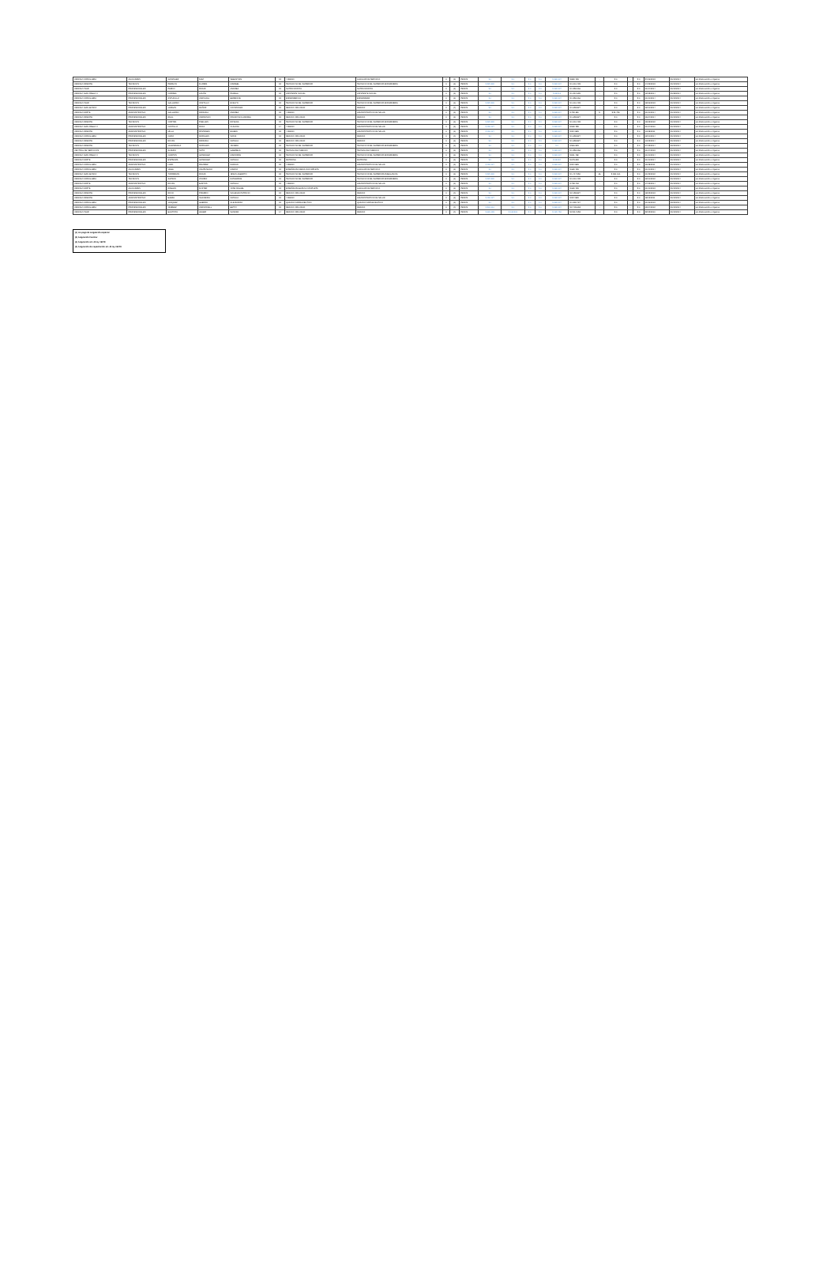| CESFAM CORDILLERA | AUXILIARES | GONZALEZ | DIAZ | SEBASTIAN | 15 | 4 MEDIO | AUXILIAR DE SERVICIO | 0 | (1) | PESOS | $ 0 | $ 0 | $ 0 | $ 0 | $ 380.937 | $ 869.765 | - | $ 0 | - | $ 0 | 24/06/2013 | 31/12/2014 | sin observación a registrar |
| CESFAM ORIENTE | TECNICOS | PERALTA | FLORES | MARIBEL | 15 | TECNICO NIVEL SUPERIOR | TECNICO NIVEL SUPERIOR ENFERMERIA | 0 | (1) | PESOS | $ 229.930 | $ 0 | $ 0 | $ 0 | $ 380.937 | $ 1.010.433 | - | $ 0 | - | $ 0 | 14/09/2013 | 31/12/2014 | sin observación a registrar |
| CESFAM CSUR | PROFESIONALES | PARDO | ROJAS | ANDREA | 15 | NUTRICIONISTA | NUTRICIONISTA | 0 | (1) | PESOS | $ 0 | $ 0 | $ 0 | $ 0 | $ 380.937 | $ 1.350.066 | - | $ 0 | - | $ 0 | 01/04/2014 | 31/12/2014 | sin observación a registrar |
| CESFAM JUAN PABLO II | PROFESIONALES | CORREA | ACUÑA | PAMELA | 15 | ASISTENTE SOCIAL | ASISTENTE SOCIAL | 0 | (1) | PESOS | $ 0 | $ 0 | $ 0 | $ 0 | $ 88.516 | $ 1.267.699 | - | $ 0 | - | $ 0 | 12/05/2014 | 31/08/2014 | sin observación a registrar |
| CESFAM CORDILLERA | PROFESIONALES | ASTUDILLO | CARVAJAL | BERENICE | 15 | ENFERMERO/A | ENFERMERA | 0 | (1) | PESOS | $ 0 | $ 0 | $ 0 | $ 0 | $ 380.937 | $ 1.350.066 | - | $ 0 | - | $ 0 | 01/01/2014 | 31/12/2014 | sin observación a registrar |
| CESFAM CSUR | TECNICOS | GALLARDO | CASTILLO | EVELYN | 15 | TECNICO NIVEL SUPERIOR | TECNICO NIVEL SUPERIOR ENFERMERIA | 0 | (1) | PESOS | $ 229.930 | $ 0 | $ 0 | $ 0 | $ 380.937 | $ 1.010.433 | - | $ 0 | - | $ 0 | 08/06/2013 | 31/12/2014 | sin observación a registrar |
| CESFAM JUAN BOSCO | PROFESIONALES | VARGAS | MUÑOZ | CONSTANZA | 15 | MEDICO CIRUJANO | MEDICO | 0 | (4) | PESOS | $ 0 | $ 0 | $ 0 | $ 0 | $ 380.937 | $ 1.659.827 | - | $ 0 | - | $ 0 | 02/01/2014 | 31/12/2014 | sin observación a registrar |
| CESFAM NORTE | ADMINISTRATIVO | GALLARDO | MIRANDA | ANDREA | 15 | 4 MEDIO | ADMINISTRATIVO DE SALUD | 0 | (1) | PESOS | $ 0 | $ 0 | $ 0 | $ 0 | $ 380.937 | $ 753.180 | 5 | $ 21.750 | - | $ 0 | 01/01/2014 | 31/12/2014 | sin observación a registrar |
| CESFAM ORIENTE | PROFESIONALES | RUAL | CARRASCO | FRANCISCA ANDREA | 15 | MEDICO CIRUJANO | MEDICO | 0 | (1) | PESOS | $ 0 | $ 0 | $ 0 | $ 0 | $ 380.937 | $ 1.659.827 | - | $ 0 | - | $ 0 | 16/04/2014 | 31/12/2014 | sin observación a registrar |
| CESFAM ORIENTE | TECNICOS | CORTES | PUELLES | ROSANA | 15 | TECNICO NIVEL SUPERIOR | TECNICO NIVEL SUPERIOR ENFERMERIA | 0 | (1) | PESOS | $ 229.930 | $ 0 | $ 0 | $ 0 | $ 380.937 | $ 1.010.433 | - | $ 0 | - | $ 0 | 19/03/2012 | 31/12/2014 | sin observación a registrar |
| CESFAM JUAN PABLO II | ADMINISTRATIVO | CASTILLO | ROJO | CLAUDIA | 14 | 4 MEDIO | ADMINISTRATIVO DE SALUD | 0 | (1) | PESOS | $ 196.127 | $ 0 | $ 0 | $ 0 | $ 380.937 | $ 969.785 | - | $ 0 | - | $ 0 | 01/04/2010 | 31/12/2014 | sin observación a registrar |
| CESFAM ORIENTE | ADMINISTRATIVO | MILLA | PASTENES | EILEEN | 15 | 4 MEDIO | ADMINISTRATIVO DE SALUD | 0 | (1) | PESOS | $ 196.127 | $ 0 | $ 0 | $ 0 | $ 380.937 | $ 924.865 | - | $ 0 | - | $ 0 | 10/08/2011 | 31/12/2014 | sin observación a registrar |
| CESFAM CORDILLERA | PROFESIONALES | CARO | MORALES | SOFIA | 15 | MEDICO CIRUJANO | MEDICO | 0 | (4) | PESOS | $ 0 | $ 0 | $ 0 | $ 0 | $ 380.937 | $ 1.659.827 | - | $ 0 | - | $ 0 | 02/01/2014 | 31/12/2014 | sin observación a registrar |
| CESFAM ORIENTE | PROFESIONALES | ROJAS | MIRANDA | NATALIA | 15 | MEDICO CIRUJANO | MEDICO | 0 | (1) | PESOS | $ 0 | $ 0 | $ 0 | $ 0 | $ 380.937 | $ 1.659.827 | - | $ 0 | - | $ 0 | 10/03/2014 | 31/12/2014 | sin observación a registrar |
| CESFAM ORIENTE | TECNICOS | VALENZUELA | MORALES | JAVIERA | 15 | TECNICO NIVEL SUPERIOR | TECNICO NIVEL SUPERIOR ENFERMERIA | 0 | (1) | PESOS | $ 0 | $ 0 | $ 0 | $ 0 | $ 0 | $ 566.305 | - | $ 0 | - | $ 0 | 07/05/2014 | 30/09/2014 | sin observación a registrar |
| CENTRAL DE SERVICIOS | PROFESIONALES | ALFARO | SOTO | GABRIELA | 15 | TECNOLOGO MEDICO | TECNOLOGO MEDICO | 0 | (1) | PESOS | $ 0 | $ 0 | $ 0 | $ 0 | $ 380.937 | $ 1.350.066 | - | $ 0 | - | $ 0 | 01/04/2013 | 31/12/2014 | sin observación a registrar |
| CESFAM JUAN PABLO II | TECNICOS | CAMPOS | GONZALEZ | MARJORIE | 15 | TECNICO NIVEL SUPERIOR | TECNICO NIVEL SUPERIOR ENFERMERIA | 0 | (1) | PESOS | $ 0 | $ 0 | $ 0 | $ 0 | $ 380.937 | $ 811.498 | - | $ 0 | - | $ 0 | 01/01/2014 | 31/12/2014 | sin observación a registrar |
| CESFAM NORTE | PROFESIONALES | ESPINOZA | GONZALEZ | NATALIA | 15 | MATRONA | MATRONA | 0 | (1) | PESOS | $ 0 | $ 0 | $ 0 | $ 0 | $ 95.234 | $ 675.033 | - | $ 0 | - | $ 0 | 01/01/2014 | 31/12/2014 | sin observación a registrar |
| CESFAM CORDILLERA | ADMINISTRATIVO | LAZO | RAMIREZ | DAMIAN | 15 | 4 MEDIO | ADMINISTRATIVO DE SALUD | 0 | (1) | PESOS | $ 196.127 | $ 0 | $ 0 | $ 0 | $ 380.937 | $ 924.865 | - | $ 0 | - | $ 0 | 16/08/2011 | 31/12/2014 | sin observación a registrar |
| CESFAM CORDILLERA | AUXILIARES | VEGA | CAMPUSANO | MARCO | 15 | ENSEÑANZA MEDIA INCOMPLETA | AUXILIAR DE SERVICIO | 0 | (1) | PESOS | $ 0 | $ 0 | $ 0 | $ 0 | $ 380.937 | $ 669.765 | - | $ 0 | - | $ 0 | 01/01/2014 | 31/12/2014 | sin observación a registrar |
| CESFAM JUAN BOSCO | TECNICOS | TORRESON | ROJAS | JESUS ALBERTO | 15 | TECNICO NIVEL SUPERIOR | TECNICO NIVEL SUPERIOR AMBULANCIA | 0 | (1) | PESOS | $ 229.930 | $ 0 | $ 0 | $ 0 | $ 380.937 | $ 1.417.950 | 66 | $ 360.161 | - | $ 0 | 01/09/2012 | 31/12/2014 | sin observación a registrar |
| CESFAM CORDILLERA | TECNICOS | SAPIAIN | OSORIO | KATHERINE | 15 | TECNICO NIVEL SUPERIOR | TECNICO NIVEL SUPERIOR ENFERMERIA | 0 | (1) | PESOS | $ 229.930 | $ 0 | $ 0 | $ 0 | $ 380.937 | $ 1.010.433 | - | $ 0 | - | $ 0 | 02/01/2012 | 31/12/2014 | sin observación a registrar |
| CESFAM NORTE | ADMINISTRATIVO | ROJAS | BUSTOS | NATALIA | 15 | 4 MEDIO | ADMINISTRATIVO DE SALUD | 0 | (1) | PESOS | $ 0 | $ 0 | $ 0 | $ 0 | $ 380.937 | $ 728.418 | - | $ 0 | - | $ 0 | 17/03/2014 | 31/12/2014 | sin observación a registrar |
| CESFAM NORTE | AUXILIARES | ROBLES | FUSTER | JOSE MIGUEL | 15 | ENSEÑANZA BASICA COMPLETA | AUXILIAR DE SERVICIO | 0 | (1) | PESOS | $ 0 | $ 0 | $ 0 | $ 0 | $ 380.937 | $ 669.765 | - | $ 0 | - | $ 0 | 01/10/2013 | 31/12/2014 | sin observación a registrar |
| CESFAM ORIENTE | PROFESIONALES | ROJO | PIZARRO | SOLEDAD PATRICIO | 15 | MEDICO CIRUJANO | MEDICO | 0 | (4) | PESOS | $ 0 | $ 0 | $ 0 | $ 0 | $ 380.937 | $ 2.159.827 | - | $ 0 | - | $ 0 | 18/02/2013 | 31/12/2014 | sin observación a registrar |
| CESFAM ORIENTE | ADMINISTRATIVO | BAEZA | SAAVEDRA | NATALIA | 15 | 4 MEDIO | ADMINISTRATIVO DE SALUD | 0 | (1) | PESOS | $ 196.127 | $ 0 | $ 0 | $ 0 | $ 380.937 | $ 924.865 | - | $ 0 | - | $ 0 | 18/12/2011 | 31/12/2014 | sin observación a registrar |
| CESFAM CORDILLERA | PROFESIONALES | VASQUEZ | GUERRA | ALEJANDRO | 15 | QUIMICO FARMACEUTICO | QUIMICO FARMACEUTICO | 0 | (1) | PESOS | $ 0 | $ 0 | $ 0 | $ 0 | $ 380.937 | $ 1.990.724 | - | $ 0 | - | $ 0 | 01/06/2013 | 30/09/2014 | sin observación a registrar |
| CESFAM CORDILLERA | PROFESIONALES | JIMENEZ | CARMONELL | BETSY | 15 | MEDICO CIRUJANO | MEDICO | 0 | (4) | PESOS | $ 500.010 | $ 0 | $ 0 | $ 0 | $ 380.937 | $ 2.709.663 | - | $ 0 | - | $ 0 | 09/04/2012 | 31/12/2014 | sin observación a registrar |
| CESFAM CSUR | PROFESIONALES | BAUTISTA | HAGER | SANDRA | 14 | MEDICO CIRUJANO | MEDICO | 0 | (4) | PESOS | $ 626.199 | $ 165.300 | $ 0 | $ 0 | $ 120.750 | $ 2.514.053 | - | $ 0 | - | $ 0 | 22/02/2010 | 31/12/2014 | sin observación a registrar |
(1) sin pago de asignación especial
(3) Asignación Familiar
(4) Asignación art. 45 ley 19378
(5) Asignación de capacitación art. 45 ley 19378